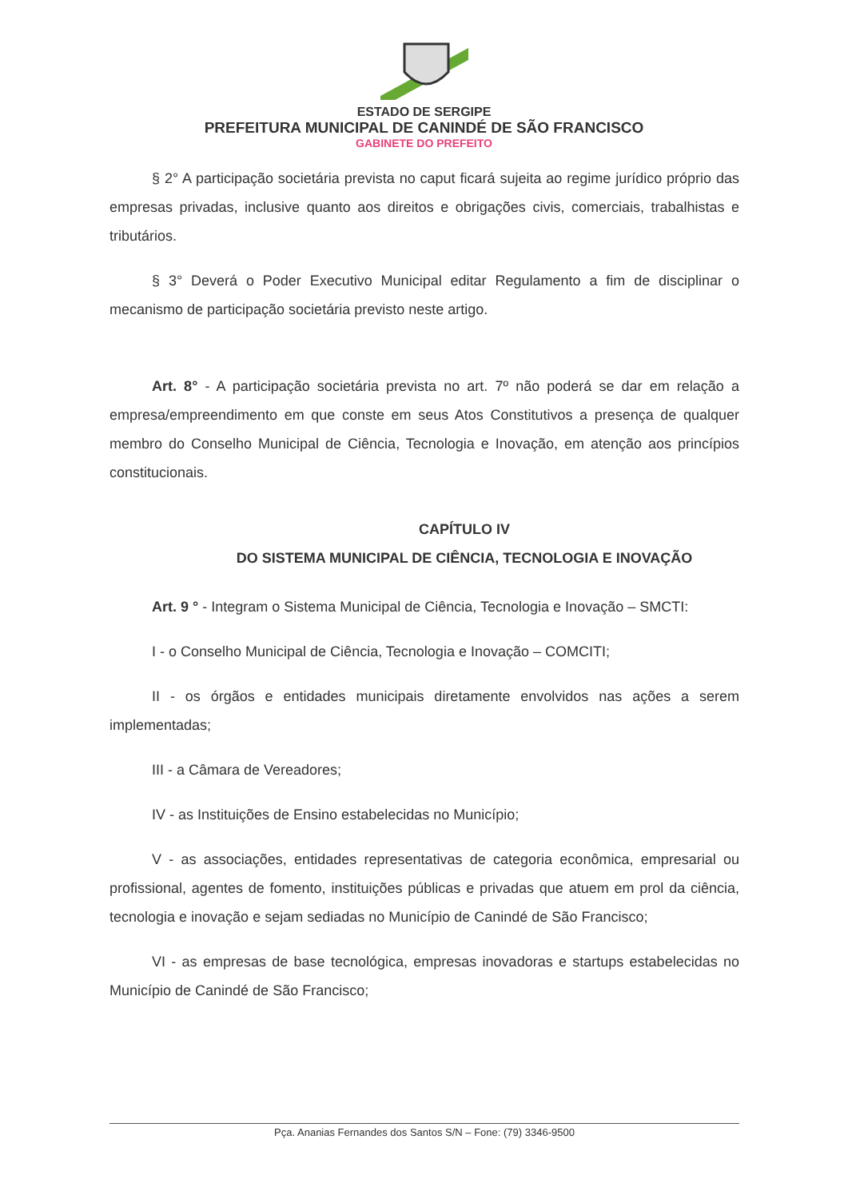ESTADO DE SERGIPE
PREFEITURA MUNICIPAL DE CANINDÉ DE SÃO FRANCISCO
GABINETE DO PREFEITO
§ 2° A participação societária prevista no caput ficará sujeita ao regime jurídico próprio das empresas privadas, inclusive quanto aos direitos e obrigações civis, comerciais, trabalhistas e tributários.
§ 3° Deverá o Poder Executivo Municipal editar Regulamento a fim de disciplinar o mecanismo de participação societária previsto neste artigo.
Art. 8° - A participação societária prevista no art. 7º não poderá se dar em relação a empresa/empreendimento em que conste em seus Atos Constitutivos a presença de qualquer membro do Conselho Municipal de Ciência, Tecnologia e Inovação, em atenção aos princípios constitucionais.
CAPÍTULO IV
DO SISTEMA MUNICIPAL DE CIÊNCIA, TECNOLOGIA E INOVAÇÃO
Art. 9 ° - Integram o Sistema Municipal de Ciência, Tecnologia e Inovação – SMCTI:
I - o Conselho Municipal de Ciência, Tecnologia e Inovação – COMCITI;
II - os órgãos e entidades municipais diretamente envolvidos nas ações a serem implementadas;
III - a Câmara de Vereadores;
IV - as Instituições de Ensino estabelecidas no Município;
V - as associações, entidades representativas de categoria econômica, empresarial ou profissional, agentes de fomento, instituições públicas e privadas que atuem em prol da ciência, tecnologia e inovação e sejam sediadas no Município de Canindé de São Francisco;
VI - as empresas de base tecnológica, empresas inovadoras e startups estabelecidas no Município de Canindé de São Francisco;
Pça. Ananias Fernandes dos Santos S/N – Fone: (79) 3346-9500